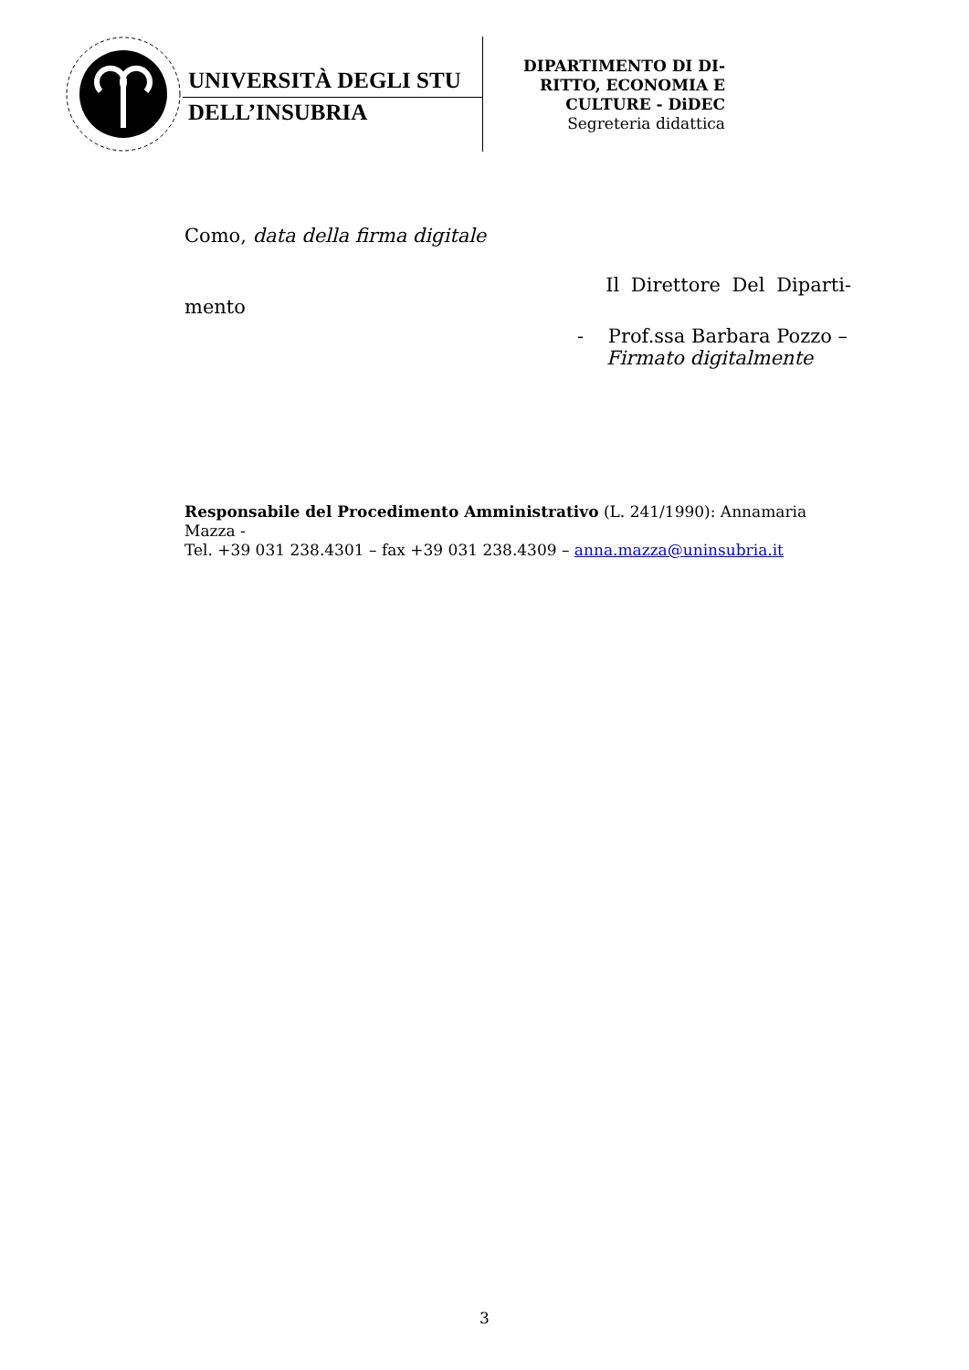UNIVERSITÀ DEGLI STU
DELL’INSUBRIA
DIPARTIMENTO DI DI-
RITTO, ECONOMIA E
CULTURE - DiDEC
Segreteria didattica
Como, data della firma digitale
Il Direttore Del Diparti-
mento
- Prof.ssa Barbara Pozzo –
Firmato digitalmente
Responsabile del Procedimento Amministrativo (L. 241/1990): Annamaria Mazza -
Tel. +39 031 238.4301 – fax +39 031 238.4309 – anna.mazza@uninsubria.it
3